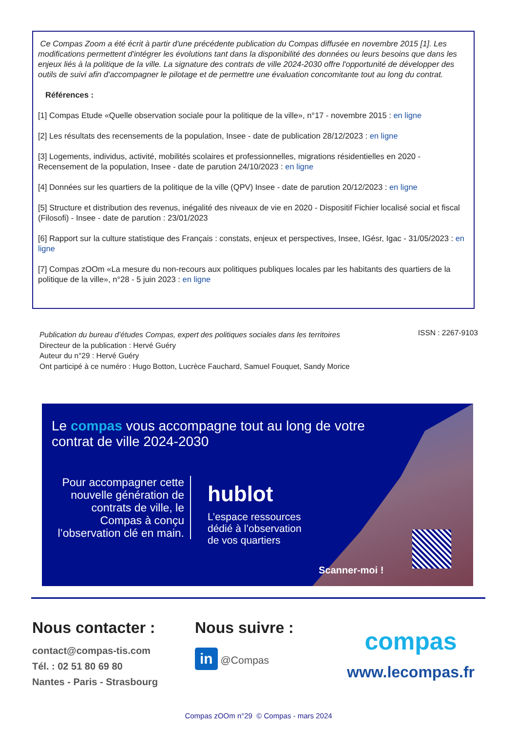Ce Compas Zoom a été écrit à partir d'une précédente publication du Compas diffusée en novembre 2015 [1]. Les modifications permettent d'intégrer les évolutions tant dans la disponibilité des données ou leurs besoins que dans les enjeux liés à la politique de la ville. La signature des contrats de ville 2024-2030 offre l'opportunité de développer des outils de suivi afin d'accompagner le pilotage et de permettre une évaluation concomitante tout au long du contrat.
Références :
[1] Compas Etude «Quelle observation sociale pour la politique de la ville», n°17 - novembre 2015 : en ligne
[2] Les résultats des recensements de la population, Insee - date de publication 28/12/2023 : en ligne
[3] Logements, individus, activité, mobilités scolaires et professionnelles, migrations résidentielles en 2020 - Recensement de la population, Insee - date de parution 24/10/2023 : en ligne
[4] Données sur les quartiers de la politique de la ville (QPV) Insee - date de parution 20/12/2023 : en ligne
[5] Structure et distribution des revenus, inégalité des niveaux de vie en 2020 - Dispositif Fichier localisé social et fiscal (Filosofi) - Insee - date de parution : 23/01/2023
[6] Rapport sur la culture statistique des Français : constats, enjeux et perspectives, Insee, IGésr, Igac - 31/05/2023 : en ligne
[7] Compas zOOm «La mesure du non-recours aux politiques publiques locales par les habitants des quartiers de la politique de la ville», n°28 - 5 juin 2023 : en ligne
ISSN : 2267-9103 Publication du bureau d’études Compas, expert des politiques sociales dans les territoires
Directeur de la publication : Hervé Guéry
Auteur du n°29 : Hervé Guéry
Ont participé à ce numéro : Hugo Botton, Lucrèce Fauchard, Samuel Fouquet, Sandy Morice
Le compas vous accompagne tout au long de votre
contrat de ville 2024-2030
Pour accompagner cette nouvelle génération de contrats de ville, le Compas à conçu l’observation clé en main.
hublot
L’espace ressources
dédié à l’observation
de vos quartiers
Scanner-moi !
Nous contacter :
contact@compas-tis.com
Tél. : 02 51 80 69 80
Nantes - Paris - Strasbourg
Nous suivre :
in @Compas
compas
www.lecompas.fr
Compas zOOm n°29 © Compas - mars 2024